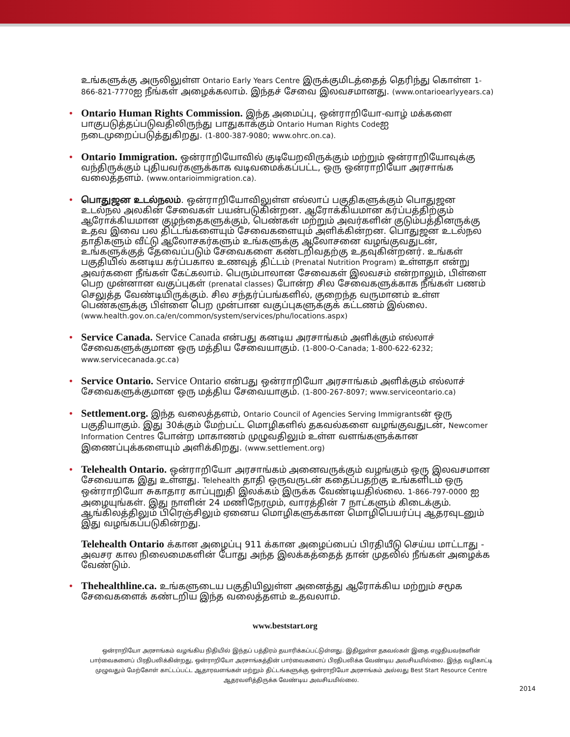உங்களுக்கு அருலிலுள்ள Ontario Early Years Centre இருக்குமிடத்தைத் தெரிந்து கொள்ள 1-866-821-7770ஐ நீங்கள் அழைக்கலாம். இந்தச் சேவை இலவசமானது. (www.ontarioearlyyears.ca)
• Ontario Human Rights Commission. இந்த அமைப்பு, ஒன்ராறியோ-வாழ் மக்களை பாகுபடுத்தப்படுவதிலிருந்து பாதுகாக்கும் Ontario Human Rights Codeஐ நடைமுறைப்படுத்துகிறது. (1-800-387-9080; www.ohrc.on.ca).
• Ontario Immigration. ஒன்ராறியோவில் குடியேறவிருக்கும் மற்றும் ஒன்ராறியோவுக்கு வந்திருக்கும் புதியவர்களுக்காக வடிவமைக்கப்பட்ட, ஒரு ஒன்ராறியோ அரசாங்க வலைத்தளம். (www.ontarioimmigration.ca).
• பொதுஜன உடல்நலம். ஒன்ராறியோவிலுள்ள எல்லாப் பகுதிகளுக்கும் பொதுஜன உடல்நல அலகின் சேவைகள் பயன்படுகின்றன. ஆரோக்கியமான கர்ப்பத்திற்கும் ஆரோக்கியமான குழந்தைகளுக்கும், பெண்கள் மற்றும் அவர்களின் குடும்பத்தினருக்கு உதவ இவை பல திட்டங்களையும் சேவைகளையும் அளிக்கின்றன. பொதுஜன உடல்நல தாதிகளும் வீட்டு ஆலோசகர்களும் உங்களுக்கு ஆலோசனை வழங்குவதுடன், உங்களுக்குத் தேவைப்படும் சேவைகளை கண்டறிவதற்கு உதவுகின்றனர். உங்கள் பகுதியில் கனடிய கர்ப்பகால உணவுத் திட்டம் (Prenatal Nutrition Program) உள்ளதா என்று அவர்களை நீங்கள் கேட்கலாம். பெரும்பாலான சேவைகள் இலவசம் என்றாலும், பிள்ளை பெற முன்னான வகுப்புகள் (prenatal classes) போன்ற சில சேவைகளுக்காக நீங்கள் பணம் செலுத்த வேண்டியிருக்கும். சில சந்தர்ப்பங்களில், குறைந்த வருமானம் உள்ள பெண்களுக்கு பிள்ளை பெற முன்பான வகுப்புகளுக்குக் கட்டணம் இல்லை. (www.health.gov.on.ca/en/common/system/services/phu/locations.aspx)
• Service Canada. Service Canada என்பது கனடிய அரசாங்கம் அளிக்கும் எல்லாச் சேவைகளுக்குமான ஒரு மத்திய சேவையாகும். (1-800-O-Canada; 1-800-622-6232; www.servicecanada.gc.ca)
• Service Ontario. Service Ontario என்பது ஒன்ராறியோ அரசாங்கம் அளிக்கும் எல்லாச் சேவைகளுக்குமான ஒரு மத்திய சேவையாகும். (1-800-267-8097; www.serviceontario.ca)
• Settlement.org. இந்த வலைத்தளம், Ontario Council of Agencies Serving Immigrantsன் ஒரு பகுதியாகும். இது 30க்கும் மேற்பட்ட மொழிகளில் தகவல்களை வழங்குவதுடன், Newcomer Information Centres போன்ற மாகாணம் முழுவதிலும் உள்ள வளங்களுக்கான இணைப்புக்களையும் அளிக்கிறது. (www.settlement.org)
• Telehealth Ontario. ஒன்ராறியோ அரசாங்கம் அனைவருக்கும் வழங்கும் ஒரு இலவசமான சேவையாக இது உள்ளது. Telehealth தாதி ஒருவருடன் கதைப்பதற்கு உங்களிடம் ஒரு ஒன்ராறியோ சுகாதார காப்புறுதி இலக்கம் இருக்க வேண்டியதில்லை. 1-866-797-0000 ஐ அழையுங்கள். இது நாளின் 24 மணிநேரமும், வாரத்தின் 7 நாட்களும் கிடைக்கும். ஆங்கிலத்திலும் பிரெஞ்சிலும் ஏனைய மொழிகளுக்கான மொழிபெயர்ப்பு ஆதரவுடனும் இது வழங்கப்படுகின்றது.
Telehealth Ontario க்கான அழைப்பு 911 க்கான அழைப்பைப் பிரதியீடு செய்ய மாட்டாது - அவசர கால நிலைமைகளின் போது அந்த இலக்கத்தைத் தான் முதலில் நீங்கள் அழைக்க வேண்டும்.
• Thehealthline.ca. உங்களுடைய பகுதியிலுள்ள அனைத்து ஆரோக்கிய மற்றும் சமூக சேவைகளைக் கண்டறிய இந்த வலைத்தளம் உதவலாம்.
www.beststart.org
ஒன்ராறியோ அரசாங்கம் வழங்கிய நிதியில் இந்தப் பத்திரம் தயாரிக்கப்பட்டுள்ளது. இதிலுள்ள தகவல்கள் இதை எழுதியவர்களின் பார்வைகளைப் பிரதிபலிக்கின்றது, ஒன்ராறியோ அரசாங்கத்தின் பார்வைகளைப் பிரதிபலிக்க வேண்டிய அவசியமில்லை. இந்த வழிகாட்டி முழுவதும் மேற்கோள் காட்டப்பட்ட ஆதாரவளங்கள் மற்றும் திட்டங்களுக்கு ஒன்ராறியோ அரசாங்கம் அல்லது Best Start Resource Centre ஆதரவளித்திருக்க வேண்டிய அவசியமில்லை.
2014